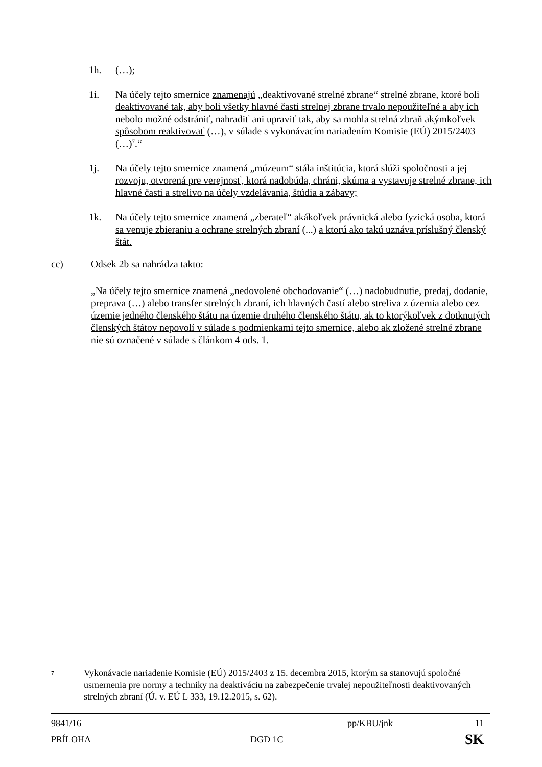1h. (…);
1i. Na účely tejto smernice znamenajú „deaktivované strelné zbrane“ strelné zbrane, ktoré boli deaktivované tak, aby boli všetky hlavné časti strelnej zbrane trvalo nepoužiteľné a aby ich nebolo možné odstrániť, nahradiť ani upraviť tak, aby sa mohla strelná zbraň akýmkoľvek spôsobom reaktivovať (…), v súlade s vykonávacím nariadením Komisie (EÚ) 2015/2403 (…)<sup>7</sup>.“
1j. Na účely tejto smernice znamená „múzeum“ stála inštitúcia, ktorá slúži spoločnosti a jej rozvoju, otvorená pre verejnosť, ktorá nadobúda, chráni, skúma a vystavuje strelné zbrane, ich hlavné časti a strelivo na účely vzdelávania, štúdia a zábavy;
1k. Na účely tejto smernice znamená „zberateľ“ akákoľvek právnická alebo fyzická osoba, ktorá sa venuje zbieraniu a ochrane strelných zbraní (...) a ktorú ako takú uznáva príslušný členský štát.
cc) Odsek 2b sa nahrádza takto:
„Na účely tejto smernice znamená „nedovolené obchodovanie“ (…) nadobudnutie, predaj, dodanie, preprava (…) alebo transfer strelných zbraní, ich hlavných častí alebo streliva z územia alebo cez územie jedného členského štátu na územie druhého členského štátu, ak to ktorýkoľvek z dotknutých členských štátov nepovolí v súlade s podmienkami tejto smernice, alebo ak zložené strelné zbrane nie sú označené v súlade s článkom 4 ods. 1.
7
Vykonávacie nariadenie Komisie (EÚ) 2015/2403 z 15. decembra 2015, ktorým sa stanovujú spoločné usmernenia pre normy a techniky na deaktiváciu na zabezpečenie trvalej nepoužiteľnosti deaktivovaných strelných zbraní (Ú. v. EÚ L 333, 19.12.2015, s. 62).
9841/16 pp/KBU/jnk 11
PRÍLOHA DGD 1C
SK